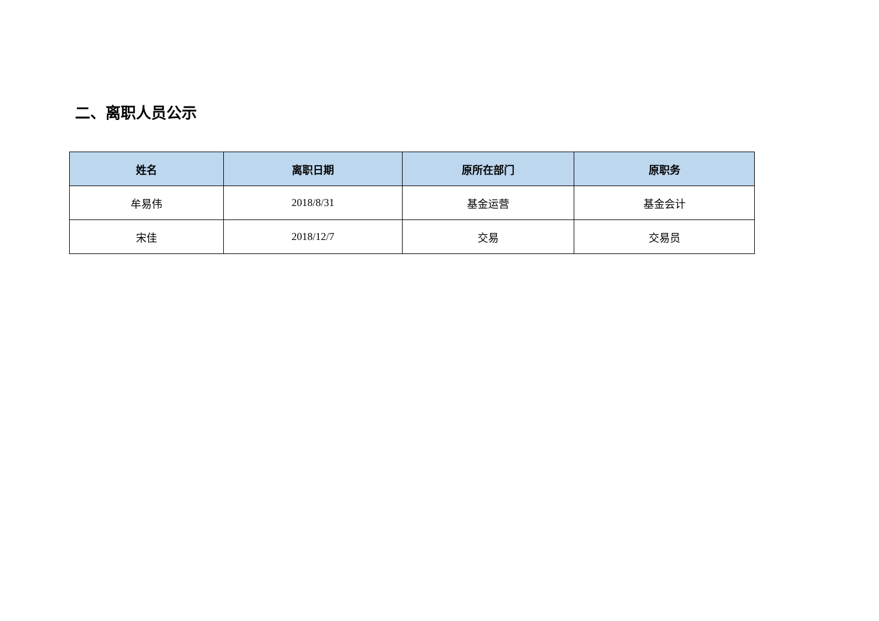二、离职人员公示
| 姓名 | 离职日期 | 原所在部门 | 原职务 |
| --- | --- | --- | --- |
| 牟易伟 | 2018/8/31 | 基金运营 | 基金会计 |
| 宋佳 | 2018/12/7 | 交易 | 交易员 |